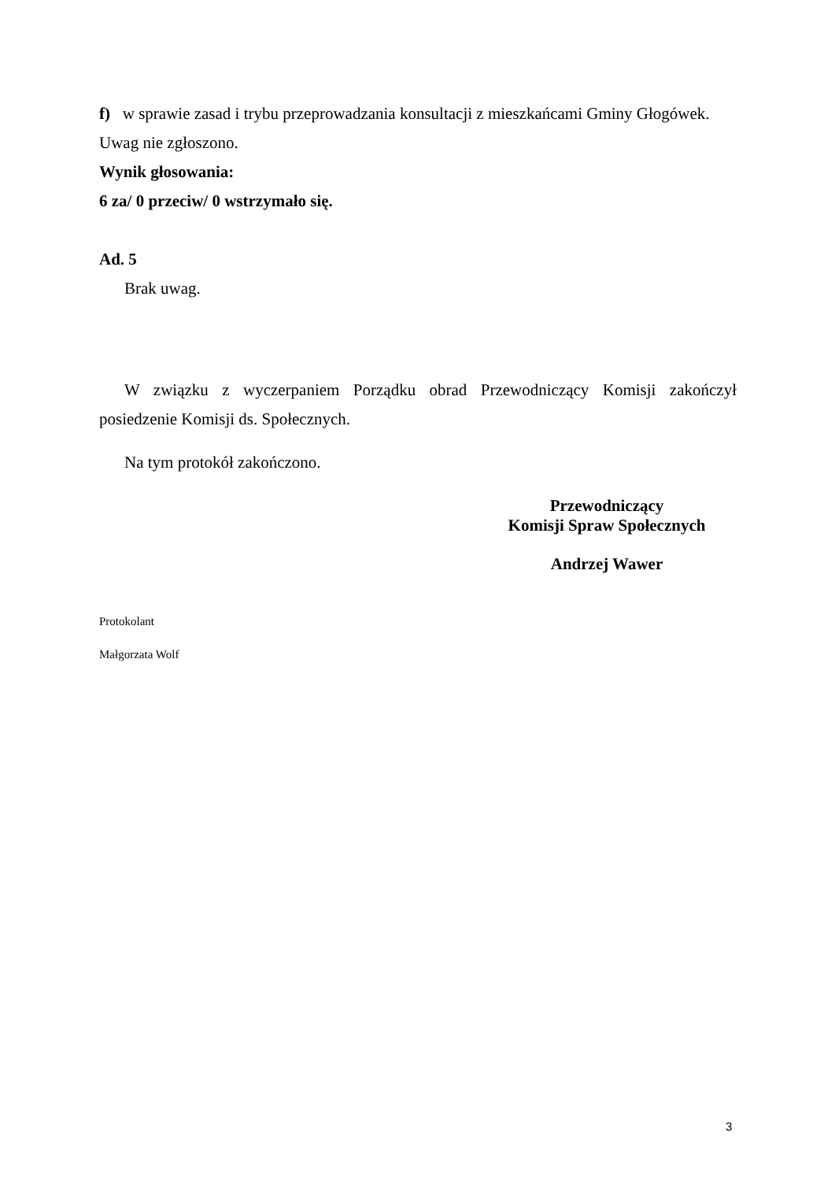f) w sprawie zasad i trybu przeprowadzania konsultacji z mieszkańcami Gminy Głogówek.
Uwag nie zgłoszono.
Wynik głosowania:
6 za/ 0 przeciw/ 0 wstrzymało się.
Ad. 5
Brak uwag.
W związku z wyczerpaniem Porządku obrad Przewodniczący Komisji zakończył posiedzenie Komisji ds. Społecznych.
Na tym protokół zakończono.
Przewodniczący
Komisji Spraw Społecznych
Andrzej Wawer
Protokolant
Małgorzata Wolf
3